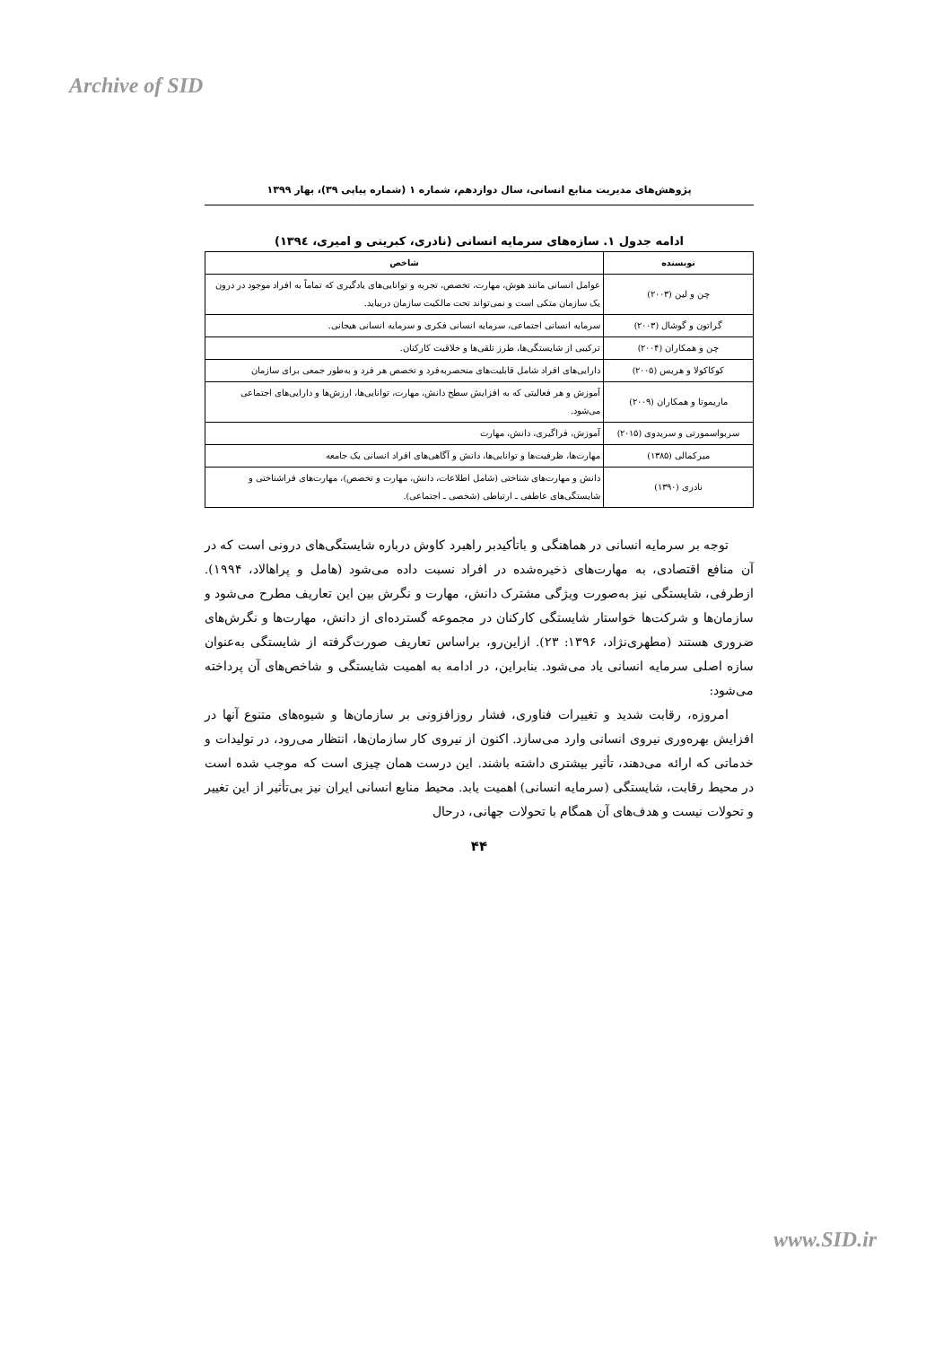Archive of SID
پژوهش‌های مدیریت منابع انسانی، سال دوازدهم، شماره ۱ (شماره پیاپی ۳۹)، بهار ۱۳۹۹
ادامه جدول ۱. سازه‌های سرمایه انسانی (نادری، کبریتی و امیری، ۱۳۹٤)
| نویسنده | شاخص |
| --- | --- |
| چن و لین (۲۰۰۳) | عوامل انسانی مانند هوش، مهارت، تخصص، تجربه و توانایی‌های یادگیری که تماماً به افراد موجود در درون یک سازمان متکی است و نمی‌تواند تحت مالکیت سازمان دربیاید. |
| گراتون و گوشال (۲۰۰۳) | سرمایه انسانی اجتماعی، سرمایه انسانی فکری و سرمایه انسانی هیجانی. |
| چن و همکاران (۲۰۰۴) | ترکیبی از شایستگی‌ها، طرز تلقی‌ها و خلاقیت کارکنان. |
| کوکاکولا و هریس (۲۰۰۵) | دارایی‌های افراد شامل قابلیت‌های منحصربه‌فرد و تخصص هر فرد و به‌طور جمعی برای سازمان |
| ماریموتا و همکاران (۲۰۰۹) | آموزش و هر فعالیتی که به افزایش سطح دانش، مهارت، توانایی‌ها، ارزش‌ها و دارایی‌های اجتماعی می‌شود. |
| سربواسمورتی و سریدوی (۲۰۱۵) | آموزش، فراگیری، دانش، مهارت |
| میرکمالی (۱۳۸۵) | مهارت‌ها، ظرفیت‌ها و توانایی‌ها، دانش و آگاهی‌های افراد انسانی یک جامعه |
| نادری (۱۳۹۰) | دانش و مهارت‌های شناختی (شامل اطلاعات، دانش، مهارت و تخصص)، مهارت‌های فراشناختی و شایستگی‌های عاطفی ـ ارتباطی (شخصی ـ اجتماعی). |
توجه بر سرمایه انسانی در هماهنگی و باتأکیدبر راهبرد کاوش درباره شایستگی‌های درونی است که در آن منافع اقتصادی، به مهارت‌های ذخیره‌شده در افراد نسبت داده می‌شود (هامل و پراهالاد، ۱۹۹۴). ازطرفی، شایستگی نیز به‌صورت ویژگی مشترک دانش، مهارت و نگرش بین این تعاریف مطرح می‌شود و سازمان‌ها و شرکت‌ها خواستار شایستگی کارکنان در مجموعه گسترده‌ای از دانش، مهارت‌ها و نگرش‌های ضروری هستند (مطهری‌نژاد، ۱۳۹۶: ۲۳). ازاین‌رو، براساس تعاریف صورت‌گرفته از شایستگی به‌عنوان سازه اصلی سرمایه انسانی یاد می‌شود. بنابراین، در ادامه به اهمیت شایستگی و شاخص‌های آن پرداخته می‌شود:
امروزه، رقابت شدید و تغییرات فناوری، فشار روزافزونی بر سازمان‌ها و شیوه‌های متنوع آنها در افزایش بهره‌وری نیروی انسانی وارد می‌سازد. اکنون از نیروی کار سازمان‌ها، انتظار می‌رود، در تولیدات و خدماتی که ارائه می‌دهند، تأثیر بیشتری داشته باشند. این درست همان چیزی است که موجب شده است در محیط رقابت، شایستگی (سرمایه انسانی) اهمیت یابد. محیط منابع انسانی ایران نیز بی‌تأثیر از این تغییر و تحولات نیست و هدف‌های آن همگام با تحولات جهانی، درحال
۴۴
www.SID.ir